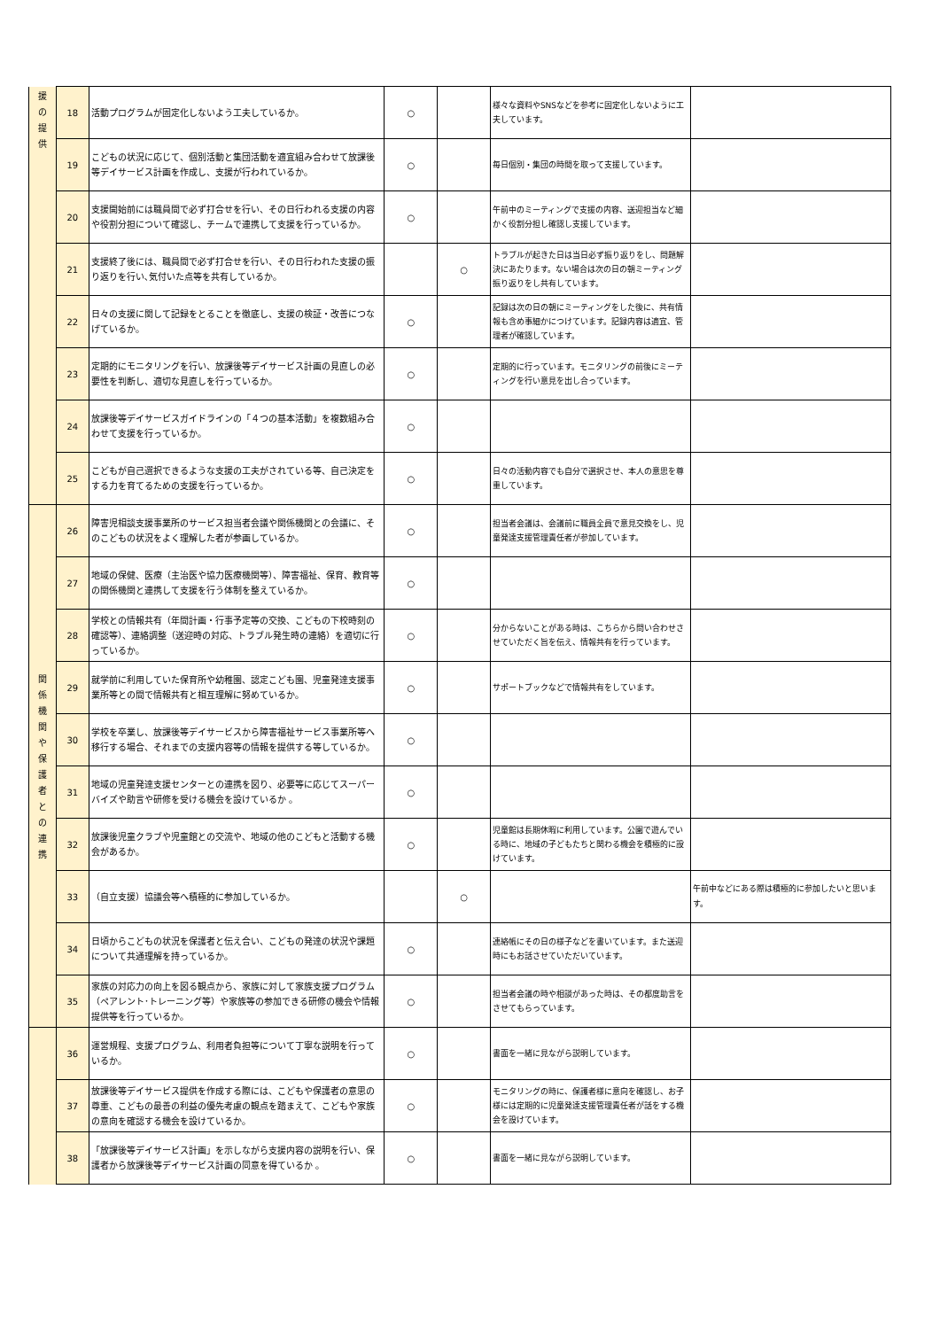| 援 の 提 供 | 18 | 活動プログラムが固定化しないよう工夫しているか。 | ○ | | 様々な資料やSNSなどを参考に固定化しないように工夫しています。 | |
| | 19 | こどもの状況に応じて、個別活動と集団活動を適宜組み合わせて放課後等デイサービス計画を作成し、支援が行われているか。 | ○ | | 毎日個別・集団の時間を取って支援しています。 | |
| | 20 | 支援開始前には職員間で必ず打合せを行い、その日行われる支援の内容や役割分担について確認し、チームで連携して支援を行っているか。 | ○ | | 午前中のミーティングで支援の内容、送迎担当など細かく役割分担し確認し支援しています。 | |
| | 21 | 支援終了後には、職員間で必ず打合せを行い、その日行われた支援の振り返りを行い､気付いた点等を共有しているか。 | | ○ | トラブルが起きた日は当日必ず振り返りをし、問題解決にあたります。ない場合は次の日の朝ミーティング振り返りをし共有しています。 | |
| | 22 | 日々の支援に関して記録をとることを徹底し、支援の検証・改善につなげているか。 | ○ | | 記録は次の日の朝にミーティングをした後に、共有情報も含め事細かにつけています。記録内容は適宜、管理者が確認しています。 | |
| | 23 | 定期的にモニタリングを行い、放課後等デイサービス計画の見直しの必要性を判断し、適切な見直しを行っているか。 | ○ | | 定期的に行っています。モニタリングの前後にミーティングを行い意見を出し合っています。 | |
| | 24 | 放課後等デイサービスガイドラインの「４つの基本活動」を複数組み合わせて支援を行っているか。 | ○ | | | |
| | 25 | こどもが自己選択できるような支援の工夫がされている等、自己決定をする力を育てるための支援を行っているか。 | ○ | | 日々の活動内容でも自分で選択させ、本人の意思を尊重しています。 | |
| 関 係 機 関 や 保 護 者 と の 連 携 | 26 | 障害児相談支援事業所のサービス担当者会議や関係機関との会議に、そのこどもの状況をよく理解した者が参画しているか。 | ○ | | 担当者会議は、会議前に職員全員で意見交換をし、児童発達支援管理責任者が参加しています。 | |
| | 27 | 地域の保健、医療（主治医や協力医療機関等）、障害福祉、保育、教育等の関係機関と連携して支援を行う体制を整えているか。 | ○ | | | |
| | 28 | 学校との情報共有（年間計画・行事予定等の交換、こどもの下校時刻の確認等）、連絡調整（送迎時の対応、トラブル発生時の連絡）を適切に行っているか。 | ○ | | 分からないことがある時は、こちらから問い合わせさせていただく旨を伝え、情報共有を行っています。 | |
| | 29 | 就学前に利用していた保育所や幼稚園、認定こども園、児童発達支援事業所等との間で情報共有と相互理解に努めているか。 | ○ | | サポートブックなどで情報共有をしています。 | |
| | 30 | 学校を卒業し、放課後等デイサービスから障害福祉サービス事業所等へ移行する場合、それまでの支援内容等の情報を提供する等しているか。 | ○ | | | |
| | 31 | 地域の児童発達支援センターとの連携を図り、必要等に応じてスーパーバイズや助言や研修を受ける機会を設けているか 。 | ○ | | | |
| | 32 | 放課後児童クラブや児童館との交流や、地域の他のこどもと活動する機会があるか。 | ○ | | 児童館は長期休暇に利用しています。公園で遊んでいる時に、地域の子どもたちと関わる機会を積極的に設けています。 | |
| | 33 | （自立支援）協議会等へ積極的に参加しているか。 | | ○ | | 午前中などにある際は積極的に参加したいと思います。 |
| | 34 | 日頃からこどもの状況を保護者と伝え合い、こどもの発達の状況や課題について共通理解を持っているか。 | ○ | | 連絡帳にその日の様子などを書いています。また送迎時にもお話させていただいています。 | |
| | 35 | 家族の対応力の向上を図る観点から、家族に対して家族支援プログラム（ペアレント･トレーニング等）や家族等の参加できる研修の機会や情報提供等を行っているか。 | ○ | | 担当者会議の時や相談があった時は、その都度助言をさせてもらっています。 | |
| | 36 | 運営規程、支援プログラム、利用者負担等について丁寧な説明を行っているか。 | ○ | | 書面を一緒に見ながら説明しています。 | |
| | 37 | 放課後等デイサービス提供を作成する際には、こどもや保護者の意思の尊重、こどもの最善の利益の優先考慮の観点を踏まえて、こどもや家族の意向を確認する機会を設けているか。 | ○ | | モニタリングの時に、保護者様に意向を確認し、お子様には定期的に児童発達支援管理責任者が話をする機会を設けています。 | |
| | 38 | 「放課後等デイサービス計画」を示しながら支援内容の説明を行い、保護者から放課後等デイサービス計画の同意を得ているか 。 | ○ | | 書面を一緒に見ながら説明しています。 | |